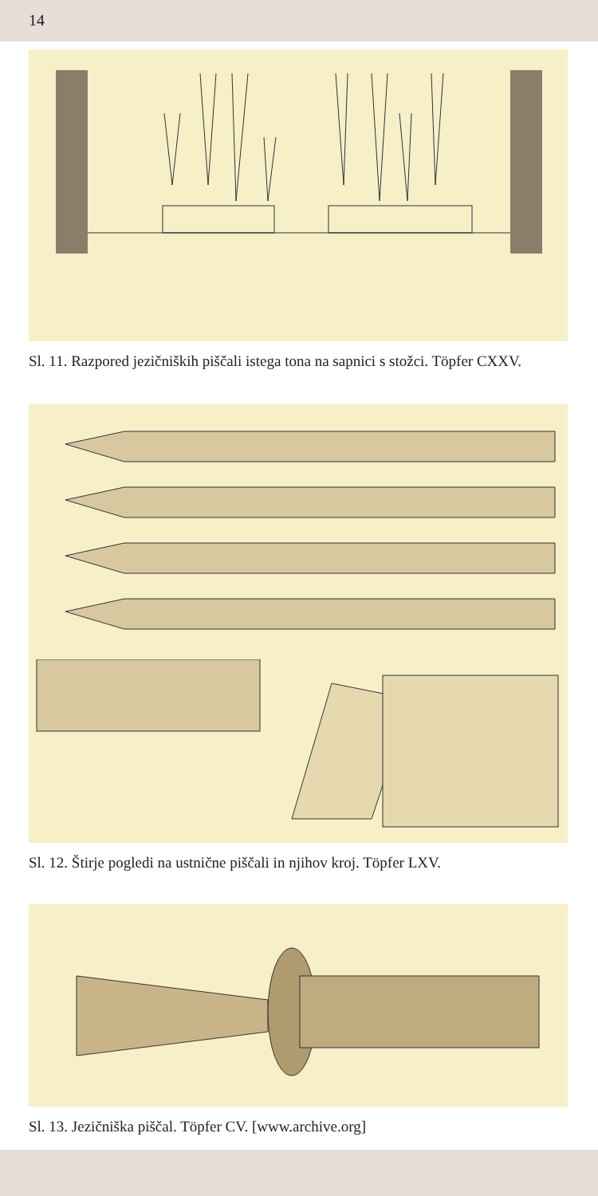14
Sl. 11. Razpored jezičniških piščali istega tona na sapnici s stožci. Töpfer CXXV.
Sl. 12. Štirje pogledi na ustnične piščali in njihov kroj. Töpfer LXV.
Sl. 13. Jezičniška piščal. Töpfer CV. [www.archive.org]